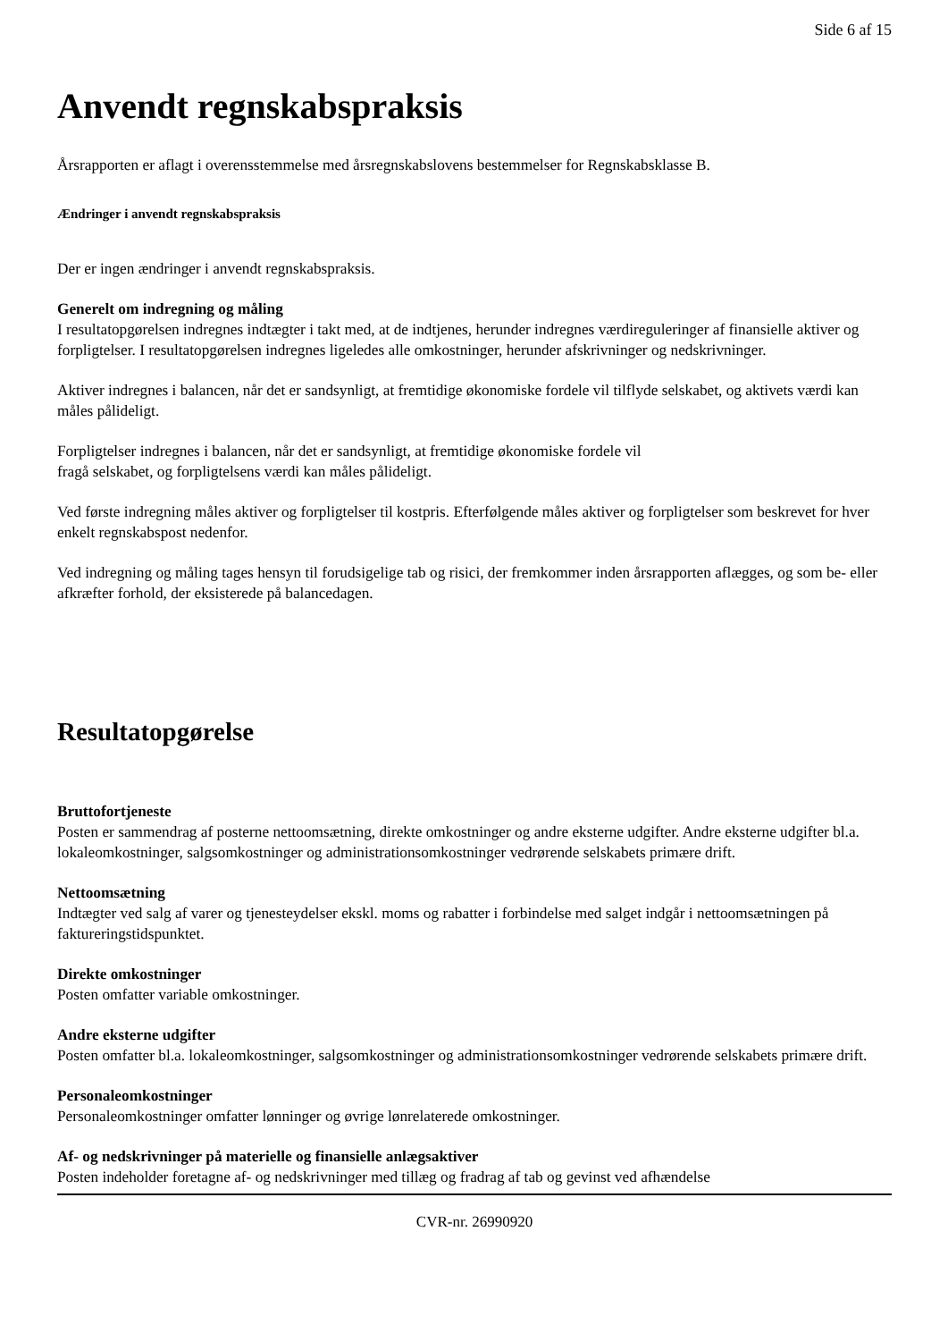Side 6 af 15
Anvendt regnskabspraksis
Årsrapporten er aflagt i overensstemmelse med årsregnskabslovens bestemmelser for Regnskabsklasse B.
Ændringer i anvendt regnskabspraksis
Der er ingen ændringer i anvendt regnskabspraksis.
Generelt om indregning og måling
I resultatopgørelsen indregnes indtægter i takt med, at de indtjenes, herunder indregnes værdireguleringer af finansielle aktiver og forpligtelser. I resultatopgørelsen indregnes ligeledes alle omkostninger, herunder afskrivninger og nedskrivninger.
Aktiver indregnes i balancen, når det er sandsynligt, at fremtidige økonomiske fordele vil tilflyde selskabet, og aktivets værdi kan måles pålideligt.
Forpligtelser indregnes i balancen, når det er sandsynligt, at fremtidige økonomiske fordele vil
fragå selskabet, og forpligtelsens værdi kan måles pålideligt.
Ved første indregning måles aktiver og forpligtelser til kostpris. Efterfølgende måles aktiver og forpligtelser som beskrevet for hver enkelt regnskabspost nedenfor.
Ved indregning og måling tages hensyn til forudsigelige tab og risici, der fremkommer inden årsrapporten aflægges, og som be- eller afkræfter forhold, der eksisterede på balancedagen.
Resultatopgørelse
Bruttofortjeneste
Posten er sammendrag af posterne nettoomsætning, direkte omkostninger og andre eksterne udgifter. Andre eksterne udgifter bl.a. lokaleomkostninger, salgsomkostninger og administrationsomkostninger vedrørende selskabets primære drift.
Nettoomsætning
Indtægter ved salg af varer og tjenesteydelser ekskl. moms og rabatter i forbindelse med salget indgår i nettoomsætningen på faktureringstidspunktet.
Direkte omkostninger
Posten omfatter variable omkostninger.
Andre eksterne udgifter
Posten omfatter bl.a. lokaleomkostninger, salgsomkostninger og administrationsomkostninger vedrørende selskabets primære drift.
Personaleomkostninger
Personaleomkostninger omfatter lønninger og øvrige lønrelaterede omkostninger.
Af- og nedskrivninger på materielle og finansielle anlægsaktiver
Posten indeholder foretagne af- og nedskrivninger med tillæg og fradrag af tab og gevinst ved afhændelse
CVR-nr. 26990920